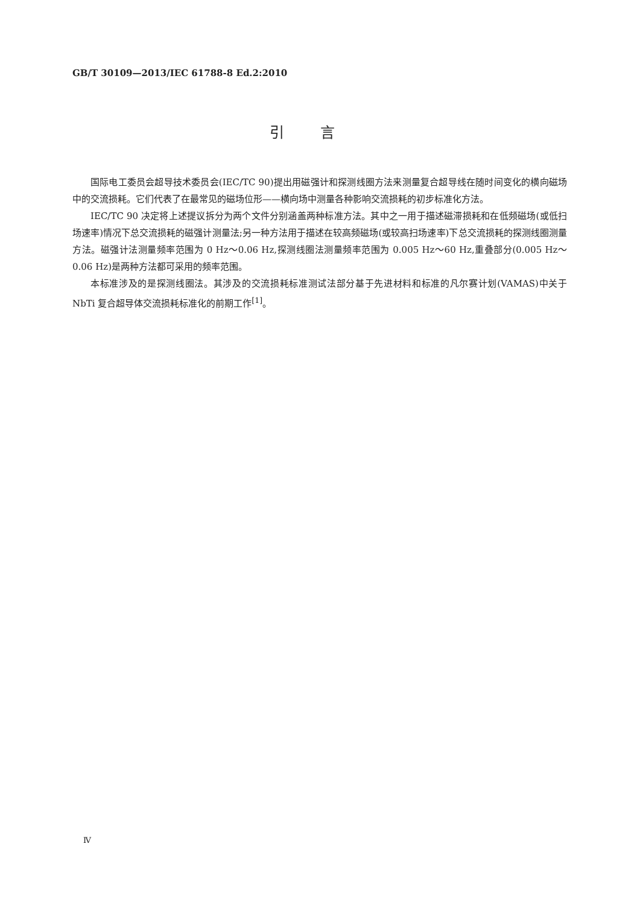GB/T 30109—2013/IEC 61788-8 Ed.2:2010
引言
国际电工委员会超导技术委员会(IEC/TC 90)提出用磁强计和探测线圈方法来测量复合超导线在随时间变化的横向磁场中的交流损耗。它们代表了在最常见的磁场位形——横向场中测量各种影响交流损耗的初步标准化方法。
IEC/TC 90 决定将上述提议拆分为两个文件分别涵盖两种标准方法。其中之一用于描述磁滞损耗和在低频磁场(或低扫场速率)情况下总交流损耗的磁强计测量法;另一种方法用于描述在较高频磁场(或较高扫场速率)下总交流损耗的探测线圈测量方法。磁强计法测量频率范围为 0 Hz～0.06 Hz,探测线圈法测量频率范围为 0.005 Hz～60 Hz,重叠部分(0.005 Hz～0.06 Hz)是两种方法都可采用的频率范围。
本标准涉及的是探测线圈法。其涉及的交流损耗标准测试法部分基于先进材料和标准的凡尔赛计划(VAMAS)中关于 NbTi 复合超导体交流损耗标准化的前期工作<sup>[1]</sup>。
Ⅳ